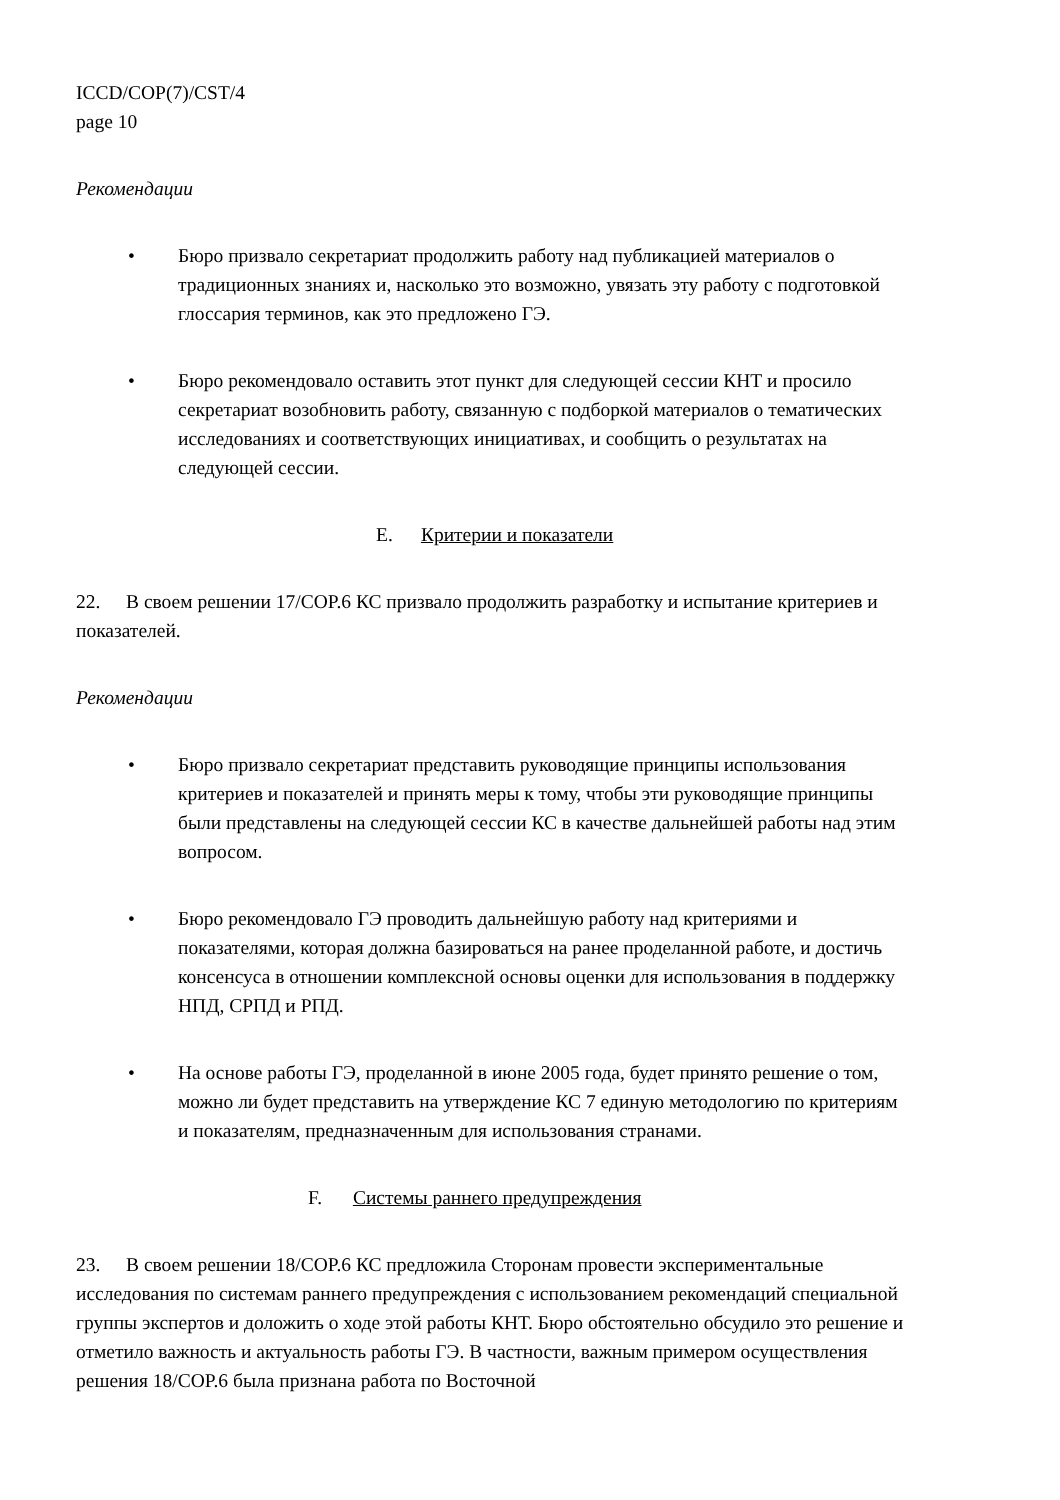ICCD/COP(7)/CST/4
page 10
Рекомендации
• Бюро призвало секретариат продолжить работу над публикацией материалов о традиционных знаниях и, насколько это возможно, увязать эту работу с подготовкой глоссария терминов, как это предложено ГЭ.
• Бюро рекомендовало оставить этот пункт для следующей сессии КНТ и просило секретариат возобновить работу, связанную с подборкой материалов о тематических исследованиях и соответствующих инициативах, и сообщить о результатах на следующей сессии.
E. Критерии и показатели
22. В своем решении 17/COP.6 КС призвало продолжить разработку и испытание критериев и показателей.
Рекомендации
• Бюро призвало секретариат представить руководящие принципы использования критериев и показателей и принять меры к тому, чтобы эти руководящие принципы были представлены на следующей сессии КС в качестве дальнейшей работы над этим вопросом.
• Бюро рекомендовало ГЭ проводить дальнейшую работу над критериями и показателями, которая должна базироваться на ранее проделанной работе, и достичь консенсуса в отношении комплексной основы оценки для использования в поддержку НПД, СРПД и РПД.
• На основе работы ГЭ, проделанной в июне 2005 года, будет принято решение о том, можно ли будет представить на утверждение КС 7 единую методологию по критериям и показателям, предназначенным для использования странами.
F. Системы раннего предупреждения
23. В своем решении 18/COP.6 КС предложила Сторонам провести экспериментальные исследования по системам раннего предупреждения с использованием рекомендаций специальной группы экспертов и доложить о ходе этой работы КНТ. Бюро обстоятельно обсудило это решение и отметило важность и актуальность работы ГЭ. В частности, важным примером осуществления решения 18/COP.6 была признана работа по Восточной